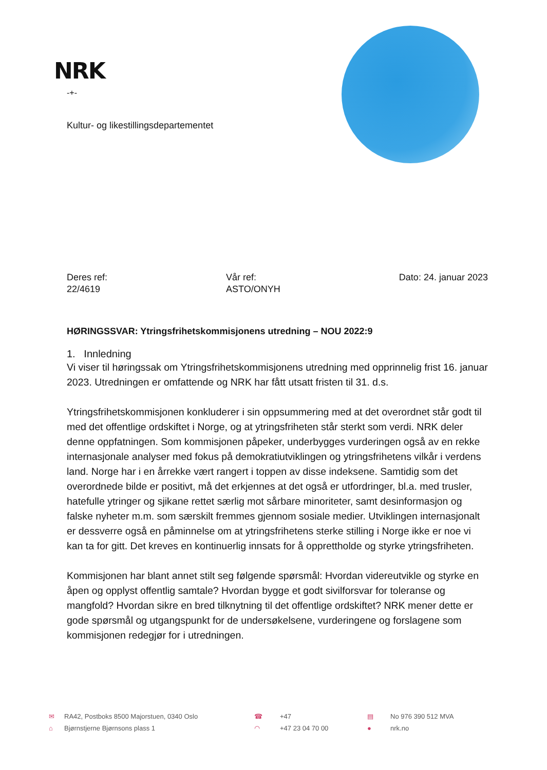NRK
-+-
Kultur- og likestillingsdepartementet
Deres ref:
22/4619
Vår ref:
ASTO/ONYH
Dato: 24. januar 2023
HØRINGSSVAR: Ytringsfrihetskommisjonens utredning – NOU 2022:9
1. Innledning
Vi viser til høringssak om Ytringsfrihetskommisjonens utredning med opprinnelig frist 16. januar 2023. Utredningen er omfattende og NRK har fått utsatt fristen til 31. d.s.
Ytringsfrihetskommisjonen konkluderer i sin oppsummering med at det overordnet står godt til med det offentlige ordskiftet i Norge, og at ytringsfriheten står sterkt som verdi. NRK deler denne oppfatningen. Som kommisjonen påpeker, underbygges vurderingen også av en rekke internasjonale analyser med fokus på demokratiutviklingen og ytringsfrihetens vilkår i verdens land. Norge har i en årrekke vært rangert i toppen av disse indeksene. Samtidig som det overordnede bilde er positivt, må det erkjennes at det også er utfordringer, bl.a. med trusler, hatefulle ytringer og sjikane rettet særlig mot sårbare minoriteter, samt desinformasjon og falske nyheter m.m. som særskilt fremmes gjennom sosiale medier. Utviklingen internasjonalt er dessverre også en påminnelse om at ytringsfrihetens sterke stilling i Norge ikke er noe vi kan ta for gitt. Det kreves en kontinuerlig innsats for å opprettholde og styrke ytringsfriheten.
Kommisjonen har blant annet stilt seg følgende spørsmål: Hvordan videreutvikle og styrke en åpen og opplyst offentlig samtale? Hvordan bygge et godt sivilforsvar for toleranse og mangfold? Hvordan sikre en bred tilknytning til det offentlige ordskiftet? NRK mener dette er gode spørsmål og utgangspunkt for de undersøkelsene, vurderingene og forslagene som kommisjonen redegjør for i utredningen.
✉ RA42, Postboks 8500 Majorstuen, 0340 Oslo ☎ +47 ▤ No 976 390 512 MVA ⌂ Bjørnstjerne Bjørnsons plass 1 ◠ +47 23 04 70 00 ● nrk.no